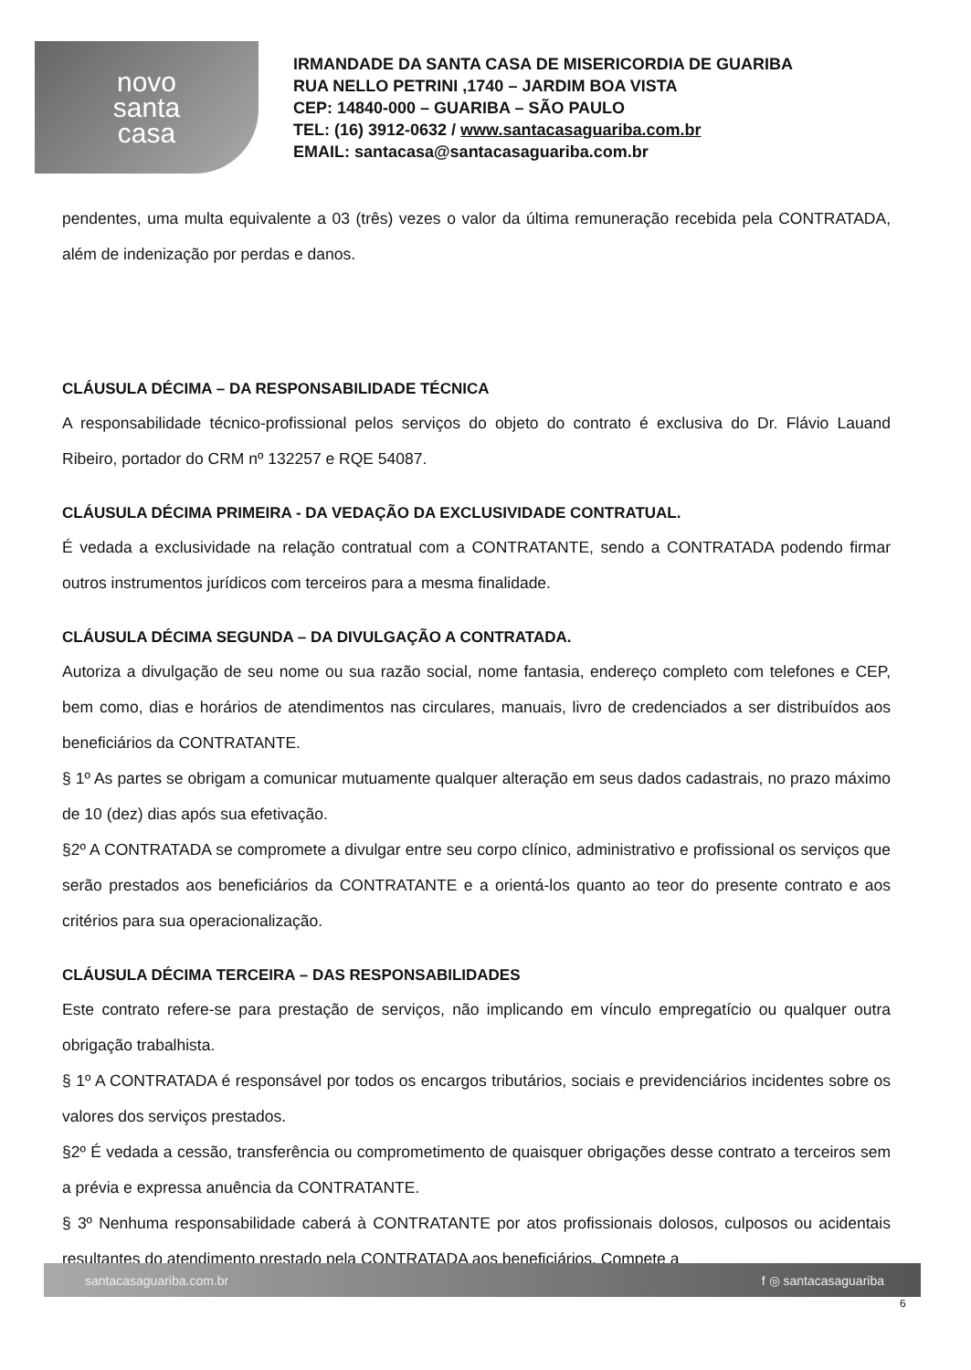novo
santa
casa
IRMANDADE DA SANTA CASA DE MISERICORDIA DE GUARIBA
RUA NELLO PETRINI ,1740 – JARDIM BOA VISTA
CEP: 14840-000 – GUARIBA – SÃO PAULO
TEL: (16) 3912-0632 / www.santacasaguariba.com.br
EMAIL: santacasa@santacasaguariba.com.br
pendentes, uma multa equivalente a 03 (três) vezes o valor da última remuneração recebida pela CONTRATADA, além de indenização por perdas e danos.
CLÁUSULA DÉCIMA – DA RESPONSABILIDADE TÉCNICA
A responsabilidade técnico-profissional pelos serviços do objeto do contrato é exclusiva do Dr. Flávio Lauand Ribeiro, portador do CRM nº 132257 e RQE 54087.
CLÁUSULA DÉCIMA PRIMEIRA - DA VEDAÇÃO DA EXCLUSIVIDADE CONTRATUAL.
É vedada a exclusividade na relação contratual com a CONTRATANTE, sendo a CONTRATADA podendo firmar outros instrumentos jurídicos com terceiros para a mesma finalidade.
CLÁUSULA DÉCIMA SEGUNDA – DA DIVULGAÇÃO A CONTRATADA.
Autoriza a divulgação de seu nome ou sua razão social, nome fantasia, endereço completo com telefones e CEP, bem como, dias e horários de atendimentos nas circulares, manuais, livro de credenciados a ser distribuídos aos beneficiários da CONTRATANTE.
§ 1º As partes se obrigam a comunicar mutuamente qualquer alteração em seus dados cadastrais, no prazo máximo de 10 (dez) dias após sua efetivação.
§2º A CONTRATADA se compromete a divulgar entre seu corpo clínico, administrativo e profissional os serviços que serão prestados aos beneficiários da CONTRATANTE e a orientá-los quanto ao teor do presente contrato e aos critérios para sua operacionalização.
CLÁUSULA DÉCIMA TERCEIRA – DAS RESPONSABILIDADES
Este contrato refere-se para prestação de serviços, não implicando em vínculo empregatício ou qualquer outra obrigação trabalhista.
§ 1º A CONTRATADA é responsável por todos os encargos tributários, sociais e previdenciários incidentes sobre os valores dos serviços prestados.
§2º É vedada a cessão, transferência ou comprometimento de quaisquer obrigações desse contrato a terceiros sem a prévia e expressa anuência da CONTRATANTE.
§ 3º Nenhuma responsabilidade caberá à CONTRATANTE por atos profissionais dolosos, culposos ou acidentais resultantes do atendimento prestado pela CONTRATADA aos beneficiários. Compete a
santacasaguariba.com.br f ◎ santacasaguariba
6